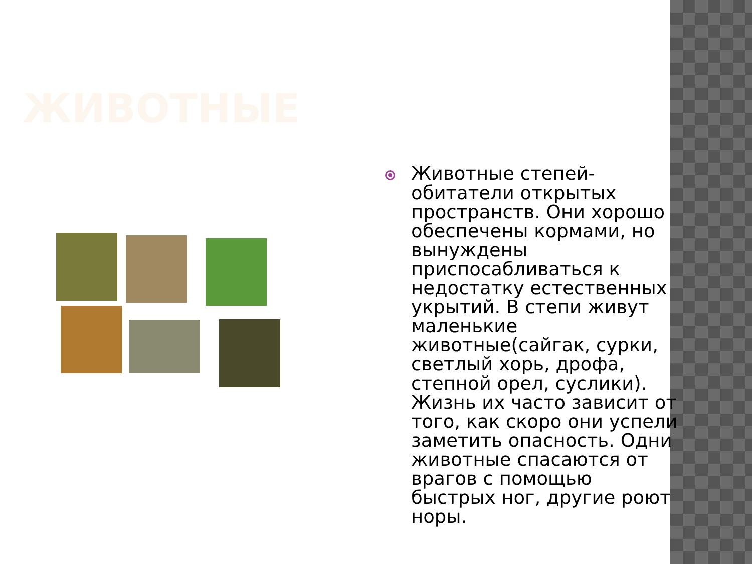ЖИВОТНЫЕ
Животные степей- обитатели открытых пространств. Они хорошо обеспечены кормами, но вынуждены приспосабливаться к недостатку естественных укрытий. В степи живут маленькие животные(сайгак, сурки, светлый хорь, дрофа, степной орел, суслики). Жизнь их часто зависит от того, как скоро они успели заметить опасность. Одни животные спасаются от врагов с помощью быстрых ног, другие роют норы.